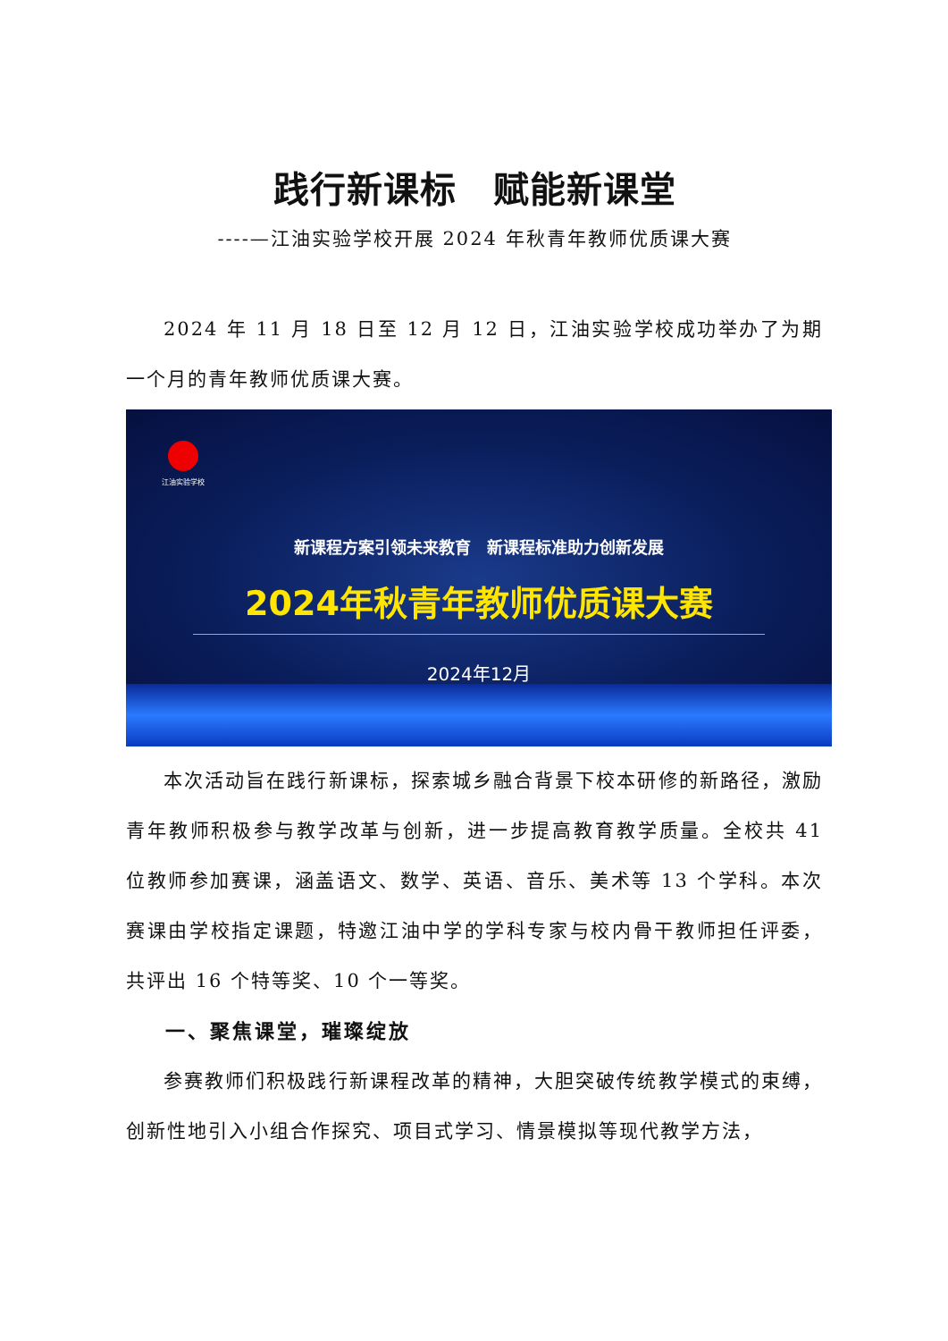践行新课标　赋能新课堂
----—江油实验学校开展 2024 年秋青年教师优质课大赛
2024 年 11 月 18 日至 12 月 12 日，江油实验学校成功举办了为期一个月的青年教师优质课大赛。
江油实验学校
新课程方案引领未来教育　新课程标准助力创新发展
2024年秋青年教师优质课大赛
2024年12月
本次活动旨在践行新课标，探索城乡融合背景下校本研修的新路径，激励青年教师积极参与教学改革与创新，进一步提高教育教学质量。全校共 41 位教师参加赛课，涵盖语文、数学、英语、音乐、美术等 13 个学科。本次赛课由学校指定课题，特邀江油中学的学科专家与校内骨干教师担任评委，共评出 16 个特等奖、10 个一等奖。
一、聚焦课堂，璀璨绽放
参赛教师们积极践行新课程改革的精神，大胆突破传统教学模式的束缚，创新性地引入小组合作探究、项目式学习、情景模拟等现代教学方法，